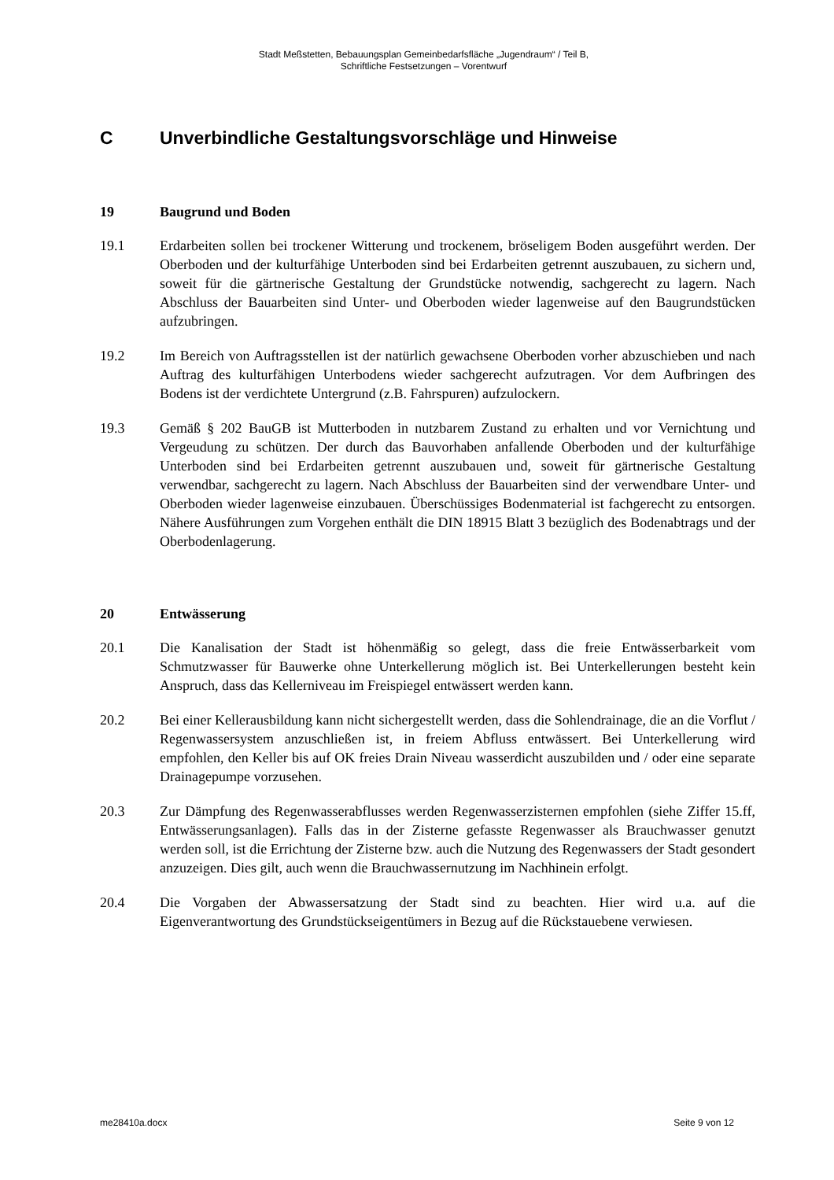Stadt Meßstetten, Bebauungsplan Gemeinbedarfsfläche „Jugendraum“ / Teil B,
Schriftliche Festsetzungen – Vorentwurf
C Unverbindliche Gestaltungsvorschläge und Hinweise
19 Baugrund und Boden
19.1 Erdarbeiten sollen bei trockener Witterung und trockenem, bröseligem Boden ausgeführt werden. Der Oberboden und der kulturfähige Unterboden sind bei Erdarbeiten getrennt auszubauen, zu sichern und, soweit für die gärtnerische Gestaltung der Grundstücke notwendig, sachgerecht zu lagern. Nach Abschluss der Bauarbeiten sind Unter- und Oberboden wieder lagenweise auf den Baugrundstücken aufzubringen.
19.2 Im Bereich von Auftragsstellen ist der natürlich gewachsene Oberboden vorher abzuschieben und nach Auftrag des kulturfähigen Unterbodens wieder sachgerecht aufzutragen. Vor dem Aufbringen des Bodens ist der verdichtete Untergrund (z.B. Fahrspuren) aufzulockern.
19.3 Gemäß § 202 BauGB ist Mutterboden in nutzbarem Zustand zu erhalten und vor Vernichtung und Vergeudung zu schützen. Der durch das Bauvorhaben anfallende Oberboden und der kulturfähige Unterboden sind bei Erdarbeiten getrennt auszubauen und, soweit für gärtnerische Gestaltung verwendbar, sachgerecht zu lagern. Nach Abschluss der Bauarbeiten sind der verwendbare Unter- und Oberboden wieder lagenweise einzubauen. Überschüssiges Bodenmaterial ist fachgerecht zu entsorgen. Nähere Ausführungen zum Vorgehen enthält die DIN 18915 Blatt 3 bezüglich des Bodenabtrags und der Oberbodenlagerung.
20 Entwässerung
20.1 Die Kanalisation der Stadt ist höhenmäßig so gelegt, dass die freie Entwässerbarkeit vom Schmutzwasser für Bauwerke ohne Unterkellerung möglich ist. Bei Unterkellerungen besteht kein Anspruch, dass das Kellerniveau im Freispiegel entwässert werden kann.
20.2 Bei einer Kellerausbildung kann nicht sichergestellt werden, dass die Sohlendrainage, die an die Vorflut / Regenwassersystem anzuschließen ist, in freiem Abfluss entwässert. Bei Unterkellerung wird empfohlen, den Keller bis auf OK freies Drain Niveau wasserdicht auszubilden und / oder eine separate Drainagepumpe vorzusehen.
20.3 Zur Dämpfung des Regenwasserabflusses werden Regenwasserzisternen empfohlen (siehe Ziffer 15.ff, Entwässerungsanlagen). Falls das in der Zisterne gefasste Regenwasser als Brauchwasser genutzt werden soll, ist die Errichtung der Zisterne bzw. auch die Nutzung des Regenwassers der Stadt gesondert anzuzeigen. Dies gilt, auch wenn die Brauchwassernutzung im Nachhinein erfolgt.
20.4 Die Vorgaben der Abwassersatzung der Stadt sind zu beachten. Hier wird u.a. auf die Eigenverantwortung des Grundstückseigentümers in Bezug auf die Rückstauebene verwiesen.
me28410a.docx Seite 9 von 12